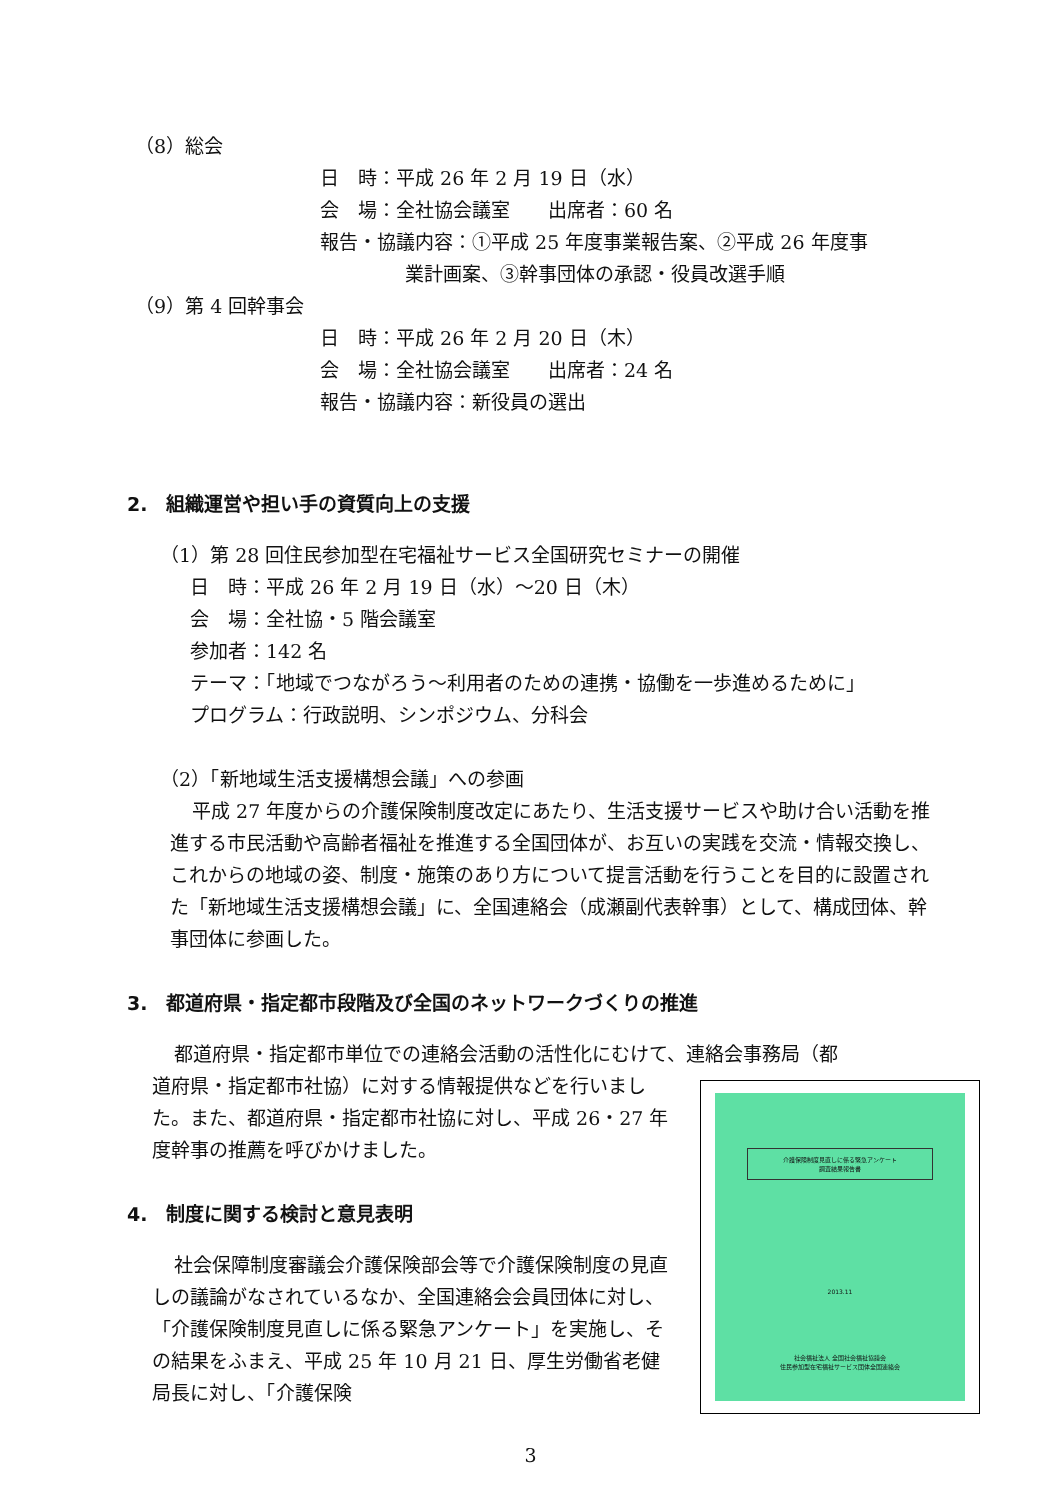（8）総会
日　時：平成 26 年 2 月 19 日（水）
会　場：全社協会議室　　出席者：60 名
報告・協議内容：①平成 25 年度事業報告案、②平成 26 年度事
業計画案、③幹事団体の承認・役員改選手順
（9）第 4 回幹事会
日　時：平成 26 年 2 月 20 日（木）
会　場：全社協会議室　　出席者：24 名
報告・協議内容：新役員の選出
2.　組織運営や担い手の資質向上の支援
（1）第 28 回住民参加型在宅福祉サービス全国研究セミナーの開催
日　時：平成 26 年 2 月 19 日（水）～20 日（木）
会　場：全社協・5 階会議室
参加者：142 名
テーマ：「地域でつながろう～利用者のための連携・協働を一歩進めるために」
プログラム：行政説明、シンポジウム、分科会
（2）「新地域生活支援構想会議」への参画
平成 27 年度からの介護保険制度改定にあたり、生活支援サービスや助け合い活動を推進する市民活動や高齢者福祉を推進する全国団体が、お互いの実践を交流・情報交換し、これからの地域の姿、制度・施策のあり方について提言活動を行うことを目的に設置された「新地域生活支援構想会議」に、全国連絡会（成瀬副代表幹事）として、構成団体、幹事団体に参画した。
3.　都道府県・指定都市段階及び全国のネットワークづくりの推進
都道府県・指定都市単位での連絡会活動の活性化にむけて、連絡会事務局（都
道府県・指定都市社協）に対する情報提供などを行いました。また、都道府県・指定都市社協に対し、平成 26・27 年度幹事の推薦を呼びかけました。
4.　制度に関する検討と意見表明
社会保障制度審議会介護保険部会等で介護保険制度の見直しの議論がなされているなか、全国連絡会会員団体に対し、「介護保険制度見直しに係る緊急アンケート」を実施し、その結果をふまえ、平成 25 年 10 月 21 日、厚生労働省老健局長に対し、「介護保険
介護保険制度見直しに係る緊急アンケート
調査結果報告書
2013.11
社会福祉法人 全国社会福祉協議会
住民参加型在宅福祉サービス団体全国連絡会
3